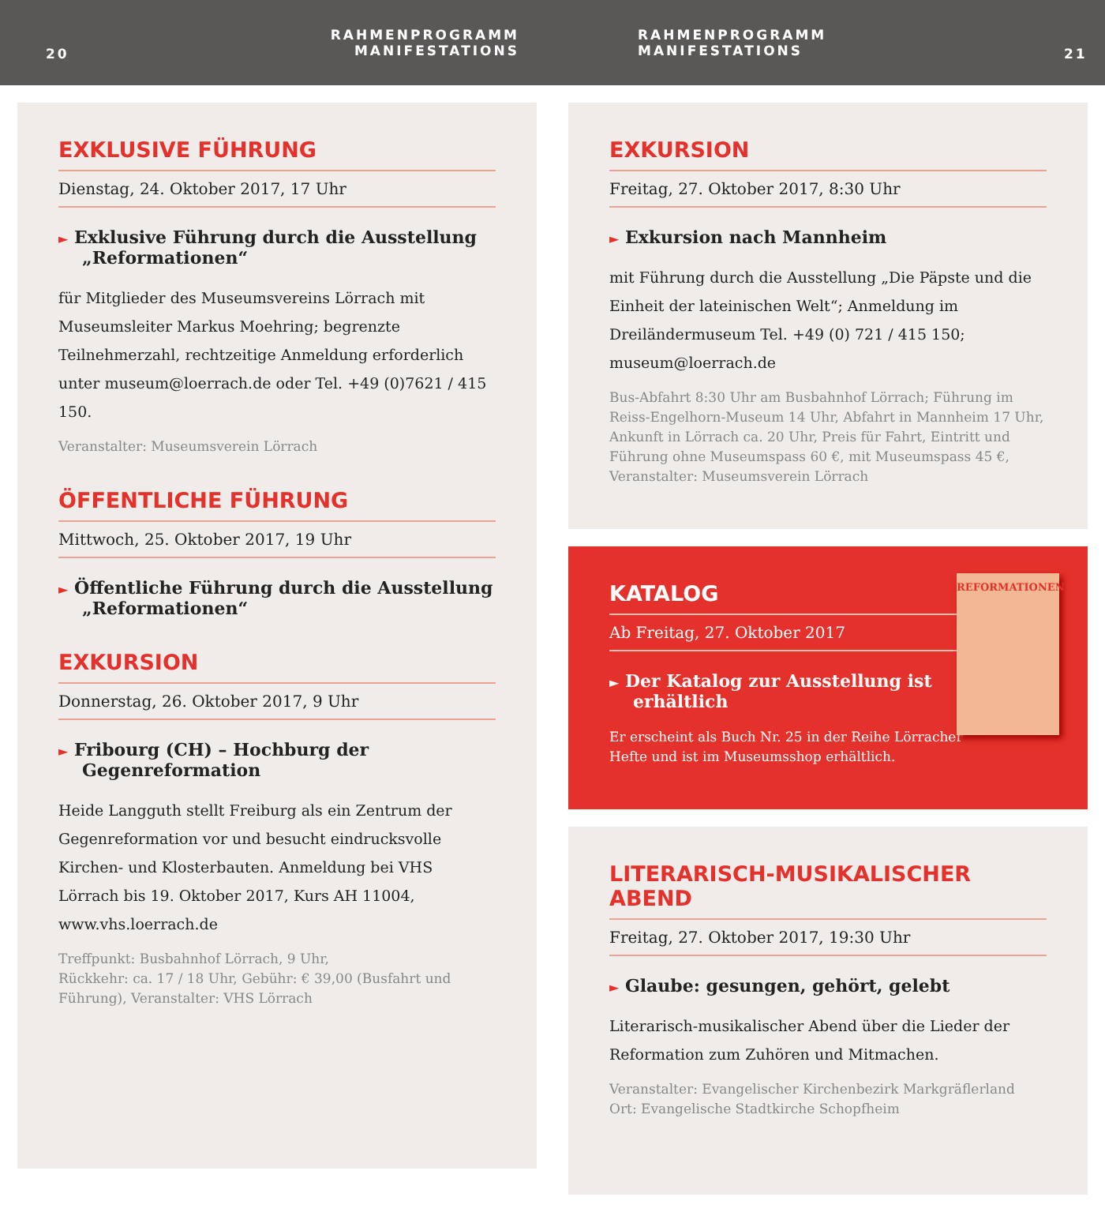20
RAHMENPROGRAMM
MANIFESTATIONS
RAHMENPROGRAMM
MANIFESTATIONS
21
EXKLUSIVE FÜHRUNG
Dienstag, 24. Oktober 2017, 17 Uhr
► Exklusive Führung durch die Ausstellung „Reformationen“
für Mitglieder des Museumsvereins Lörrach mit Museumsleiter Markus Moehring; begrenzte Teilnehmerzahl, rechtzeitige Anmeldung erforderlich unter museum@loerrach.de oder Tel. +49 (0)7621 / 415 150.
Veranstalter: Museumsverein Lörrach
ÖFFENTLICHE FÜHRUNG
Mittwoch, 25. Oktober 2017, 19 Uhr
► Öffentliche Führung durch die Ausstellung „Reformationen“
EXKURSION
Donnerstag, 26. Oktober 2017, 9 Uhr
► Fribourg (CH) – Hochburg der Gegenreformation
Heide Langguth stellt Freiburg als ein Zentrum der Gegenreformation vor und besucht eindrucksvolle Kirchen- und Klosterbauten. Anmeldung bei VHS Lörrach bis 19. Oktober 2017, Kurs AH 11004, www.vhs.loerrach.de
Treffpunkt: Busbahnhof Lörrach, 9 Uhr,
Rückkehr: ca. 17 / 18 Uhr, Gebühr: € 39,00 (Busfahrt und Führung), Veranstalter: VHS Lörrach
EXKURSION
Freitag, 27. Oktober 2017, 8:30 Uhr
► Exkursion nach Mannheim
mit Führung durch die Ausstellung „Die Päpste und die Einheit der lateinischen Welt“; Anmeldung im Dreiländermuseum Tel. +49 (0) 721 / 415 150; museum@loerrach.de
Bus-Abfahrt 8:30 Uhr am Busbahnhof Lörrach; Führung im Reiss-Engelhorn-Museum 14 Uhr, Abfahrt in Mannheim 17 Uhr, Ankunft in Lörrach ca. 20 Uhr, Preis für Fahrt, Eintritt und Führung ohne Museumspass 60 €, mit Museumspass 45 €, Veranstalter: Museumsverein Lörrach
REFORMATIONEN
KATALOG
Ab Freitag, 27. Oktober 2017
► Der Katalog zur Ausstellung ist erhältlich
Er erscheint als Buch Nr. 25 in der Reihe Lörracher Hefte und ist im Museumsshop erhältlich.
LITERARISCH-MUSIKALISCHER ABEND
Freitag, 27. Oktober 2017, 19:30 Uhr
► Glaube: gesungen, gehört, gelebt
Literarisch-musikalischer Abend über die Lieder der Reformation zum Zuhören und Mitmachen.
Veranstalter: Evangelischer Kirchenbezirk Markgräflerland
Ort: Evangelische Stadtkirche Schopfheim